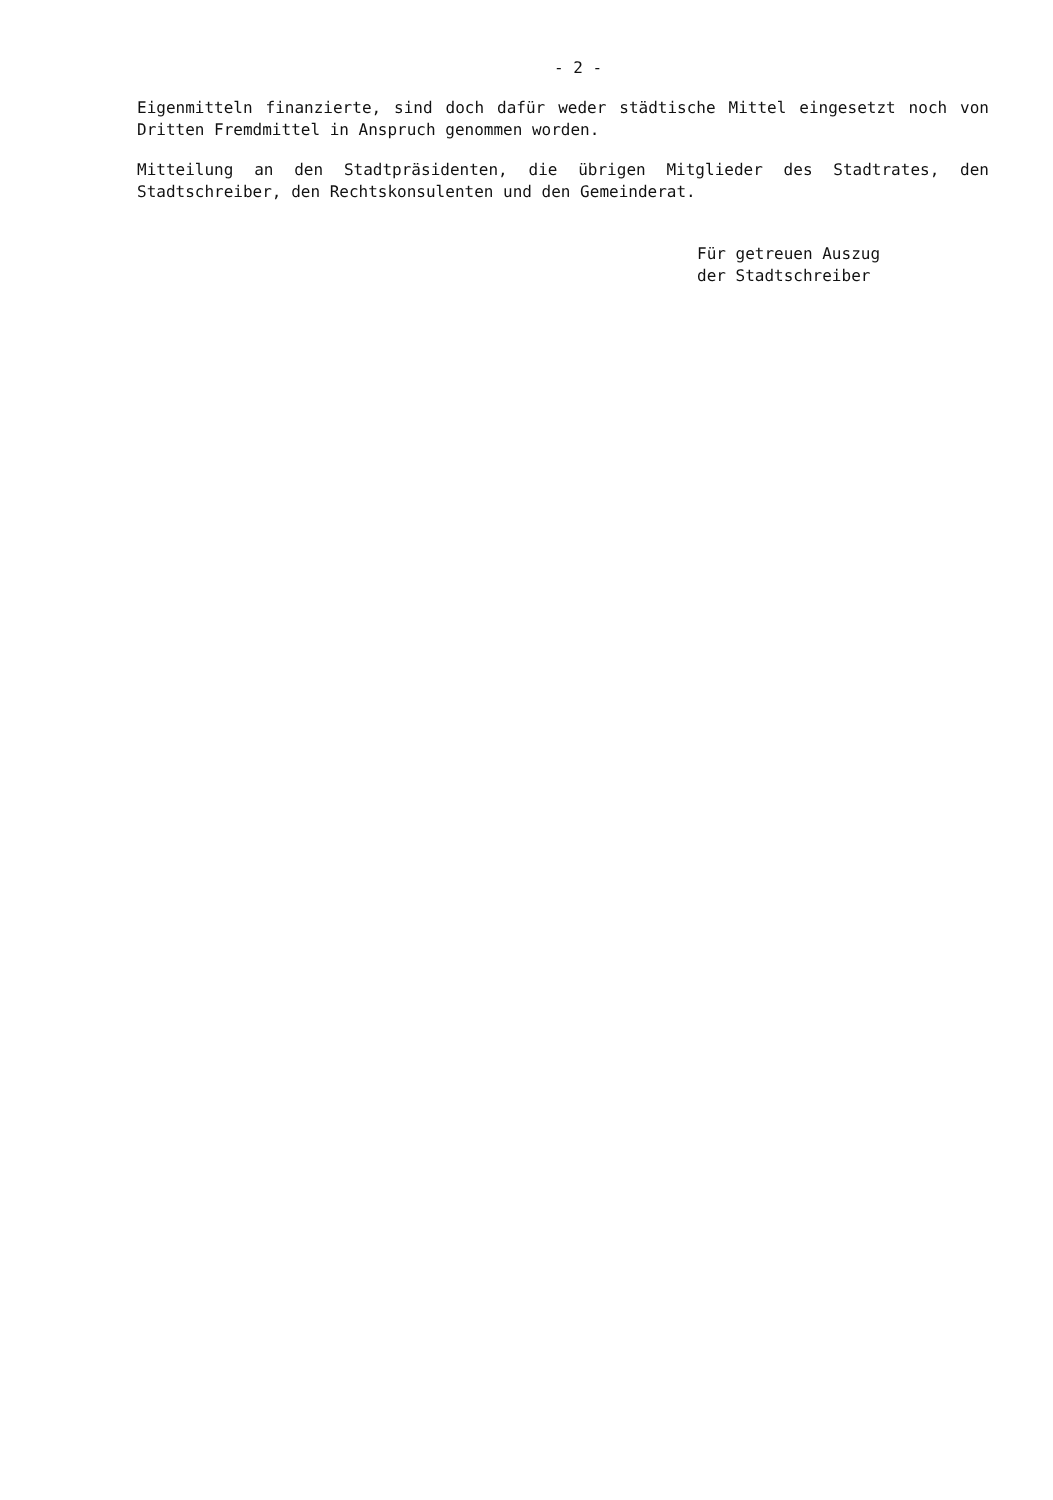- 2 -
Eigenmitteln finanzierte, sind doch dafür weder städtische Mittel eingesetzt noch von Dritten Fremdmittel in Anspruch genommen worden.
Mitteilung an den Stadtpräsidenten, die übrigen Mitglieder des Stadtrates, den Stadtschreiber, den Rechtskonsulenten und den Gemeinderat.
Für getreuen Auszug
der Stadtschreiber